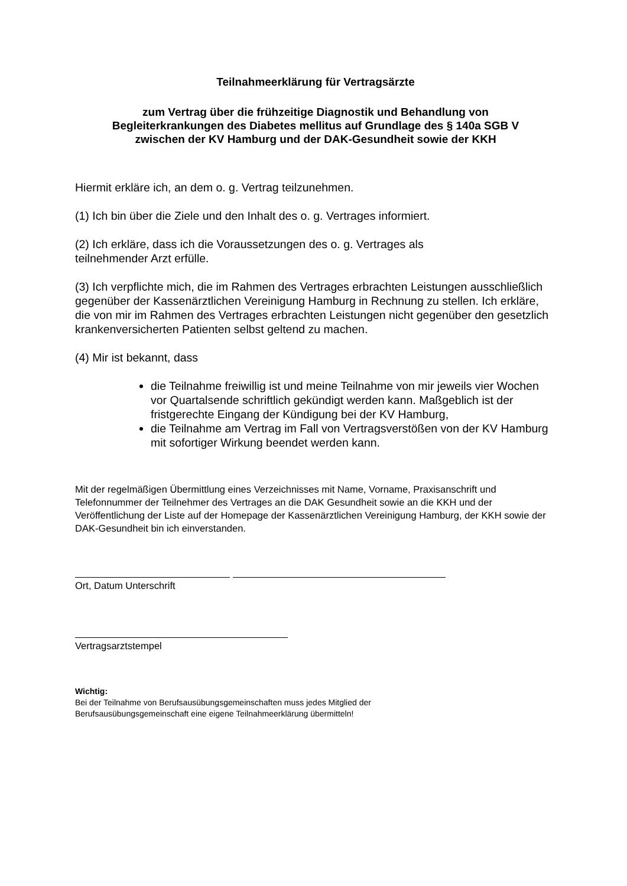Teilnahmeerklärung für Vertragsärzte
zum Vertrag über die frühzeitige Diagnostik und Behandlung von
Begleiterkrankungen des Diabetes mellitus auf Grundlage des § 140a SGB V
zwischen der KV Hamburg und der DAK-Gesundheit sowie der KKH
Hiermit erkläre ich, an dem o. g. Vertrag teilzunehmen.
(1) Ich bin über die Ziele und den Inhalt des o. g. Vertrages informiert.
(2) Ich erkläre, dass ich die Voraussetzungen des o. g. Vertrages als
teilnehmender Arzt erfülle.
(3) Ich verpflichte mich, die im Rahmen des Vertrages erbrachten Leistungen ausschließlich gegenüber der Kassenärztlichen Vereinigung Hamburg in Rechnung zu stellen. Ich erkläre, die von mir im Rahmen des Vertrages erbrachten Leistungen nicht gegenüber den gesetzlich krankenversicherten Patienten selbst geltend zu machen.
(4) Mir ist bekannt, dass
die Teilnahme freiwillig ist und meine Teilnahme von mir jeweils vier Wochen vor Quartalsende schriftlich gekündigt werden kann. Maßgeblich ist der fristgerechte Eingang der Kündigung bei der KV Hamburg,
die Teilnahme am Vertrag im Fall von Vertragsverstößen von der KV Hamburg mit sofortiger Wirkung beendet werden kann.
Mit der regelmäßigen Übermittlung eines Verzeichnisses mit Name, Vorname, Praxisanschrift und Telefonnummer der Teilnehmer des Vertrages an die DAK Gesundheit sowie an die KKH und der Veröffentlichung der Liste auf der Homepage der Kassenärztlichen Vereinigung Hamburg, der KKH sowie der DAK-Gesundheit bin ich einverstanden.
Ort, Datum Unterschrift
Vertragsarztstempel
Wichtig:
Bei der Teilnahme von Berufsausübungsgemeinschaften muss jedes Mitglied der
Berufsausübungsgemeinschaft eine eigene Teilnahmeerklärung übermitteln!